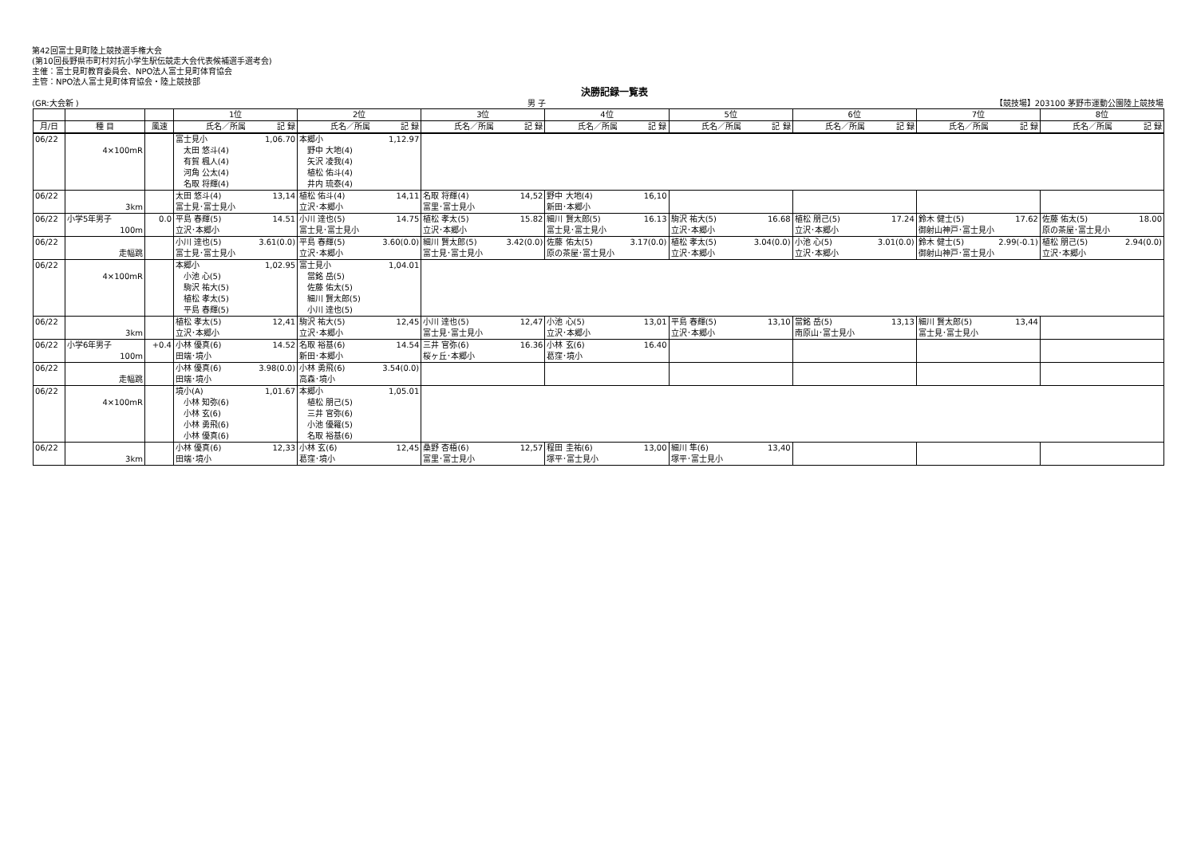第42回富士見町陸上競技選手権大会
(第10回長野県市町村対抗小学生駅伝競走大会代表候補選手選考会)
主催：富士見町教育委員会、NPO法人富士見町体育協会
主管：NPO法人富士見町体育協会・陸上競技部
決勝記録一覧表
(GR:大会新 ) 男 子 【競技場】203100 茅野市運動公園陸上競技場
| | | | 1位 | 2位 | 3位 | 4位 | 5位 | 6位 | 7位 | 8位 |
| --- | --- | --- | --- | --- | --- | --- | --- | --- | --- | --- |
| 月/日 | 種 目 | 風速 | 氏名／所属 記 録 | 氏名／所属 記 録 | 氏名／所属 記 録 | 氏名／所属 記 録 | 氏名／所属 記 録 | 氏名／所属 記 録 | 氏名／所属 記 録 | 氏名／所属 記 録 |
| 06/22 | 4×100mR | | 富士見小 1,06.70 太田 悠斗(4) 有賀 楓人(4) 河角 公太(4) 名取 将輝(4) | 本郷小 1,12.97 野中 大地(4) 矢沢 凌我(4) 植松 佑斗(4) 井内 琉泰(4) | | | | | | |
| 06/22 | 3km | | 太田 悠斗(4) 13,14 富士見･富士見小 | 植松 佑斗(4) 14,11 立沢･本郷小 | 名取 将輝(4) 14,52 富里･富士見小 | 野中 大地(4) 16,10 新田･本郷小 | | | | |
| 06/22 | 小学5年男子 100m | 0.0 | 平島 春輝(5) 14.51 立沢･本郷小 | 小川 達也(5) 14.75 富士見･富士見小 | 植松 孝太(5) 15.82 立沢･本郷小 | 細川 賢太郎(5) 16.13 富士見･富士見小 | 駒沢 祐大(5) 16.68 立沢･本郷小 | 植松 朋己(5) 17.24 立沢･本郷小 | 鈴木 健士(5) 17.62 御射山神戸･富士見小 | 佐藤 佑太(5) 18.00 原の茶屋･富士見小 |
| 06/22 | 走幅跳 | | 小川 達也(5) 3.61(0.0) 富士見･富士見小 | 平島 春輝(5) 3.60(0.0) 立沢･本郷小 | 細川 賢太郎(5) 3.42(0.0) 富士見･富士見小 | 佐藤 佑太(5) 3.17(0.0) 原の茶屋･富士見小 | 植松 孝太(5) 3.04(0.0) 立沢･本郷小 | 小池 心(5) 3.01(0.0) 立沢･本郷小 | 鈴木 健士(5) 2.99(-0.1) 御射山神戸･富士見小 | 植松 朋己(5) 2.94(0.0) 立沢･本郷小 |
| 06/22 | 4×100mR | | 本郷小 1,02.95 小池 心(5) 駒沢 祐大(5) 植松 孝太(5) 平島 春輝(5) | 富士見小 1,04.01 當銘 岳(5) 佐藤 佑太(5) 細川 賢太郎(5) 小川 達也(5) | | | | | | |
| 06/22 | 3km | | 植松 孝太(5) 12,41 立沢･本郷小 | 駒沢 祐大(5) 12,45 立沢･本郷小 | 小川 達也(5) 12,47 富士見･富士見小 | 小池 心(5) 13,01 立沢･本郷小 | 平島 春輝(5) 13,10 立沢･本郷小 | 當銘 岳(5) 13,13 南原山･富士見小 | 細川 賢太郎(5) 13,44 富士見･富士見小 | |
| 06/22 | 小学6年男子 100m | +0.4 | 小林 優真(6) 14.52 田端･境小 | 名取 裕基(6) 14.54 新田･本郷小 | 三井 官弥(6) 16.36 桜ヶ丘･本郷小 | 小林 玄(6) 16.40 葛窪･境小 | | | | |
| 06/22 | 走幅跳 | | 小林 優真(6) 3.98(0.0) 田端･境小 | 小林 勇飛(6) 3.54(0.0) 高森･境小 | | | | | | |
| 06/22 | 4×100mR | | 境小(A) 1,01.67 小林 知弥(6) 小林 玄(6) 小林 勇飛(6) 小林 優真(6) | 本郷小 1,05.01 植松 朋己(5) 三井 官弥(6) 小池 優羅(5) 名取 裕基(6) | | | | | | |
| 06/22 | 3km | | 小林 優真(6) 12,33 田端･境小 | 小林 玄(6) 12,45 葛窪･境小 | 桑野 杏梧(6) 12,57 富里･富士見小 | 程田 圭祐(6) 13,00 塚平･富士見小 | 細川 隼(6) 13,40 塚平･富士見小 | | | |